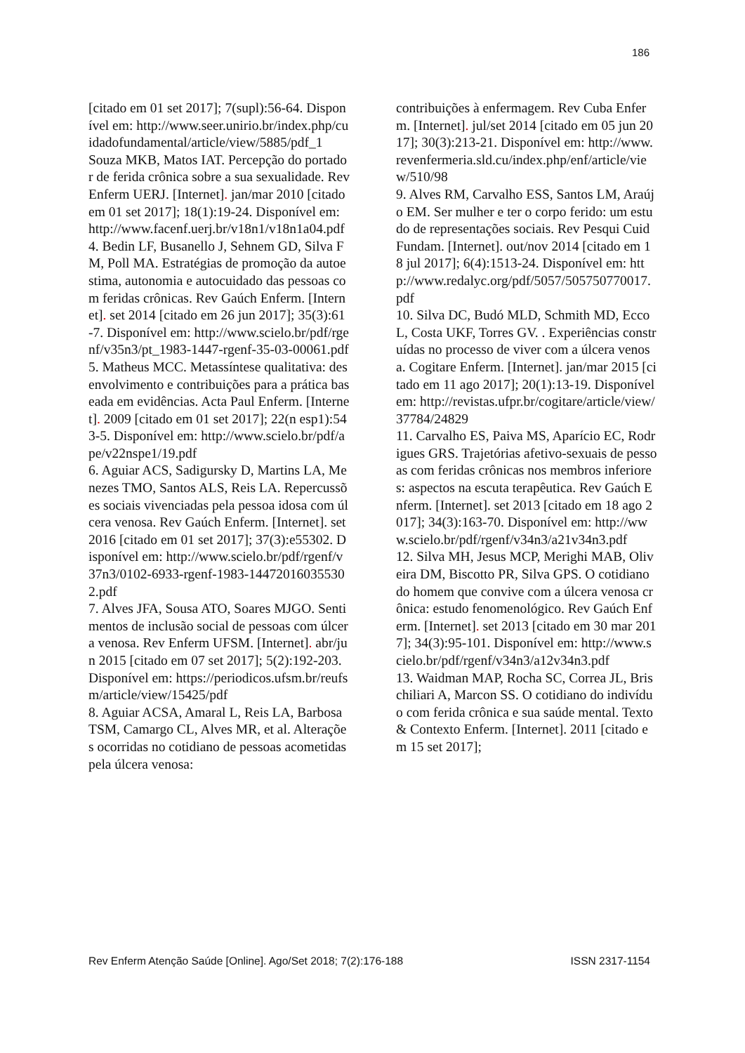186
[citado em 01 set 2017]; 7(supl):56-64. Disponível em: http://www.seer.unirio.br/index.php/cuidadofundamental/article/view/5885/pdf_1
Souza MKB, Matos IAT. Percepção do portador de ferida crônica sobre a sua sexualidade. Rev Enferm UERJ. [Internet]. jan/mar 2010 [citado em 01 set 2017]; 18(1):19-24. Disponível em: http://www.facenf.uerj.br/v18n1/v18n1a04.pdf
4. Bedin LF, Busanello J, Sehnem GD, Silva FM, Poll MA. Estratégias de promoção da autoestima, autonomia e autocuidado das pessoas com feridas crônicas. Rev Gaúch Enferm. [Internet]. set 2014 [citado em 26 jun 2017]; 35(3):61-7. Disponível em: http://www.scielo.br/pdf/rgenf/v35n3/pt_1983-1447-rgenf-35-03-00061.pdf
5. Matheus MCC. Metassíntese qualitativa: desenvolvimento e contribuições para a prática baseada em evidências. Acta Paul Enferm. [Internet]. 2009 [citado em 01 set 2017]; 22(n esp1):543-5. Disponível em: http://www.scielo.br/pdf/ape/v22nspe1/19.pdf
6. Aguiar ACS, Sadigursky D, Martins LA, Menezes TMO, Santos ALS, Reis LA. Repercussões sociais vivenciadas pela pessoa idosa com úlcera venosa. Rev Gaúch Enferm. [Internet]. set 2016 [citado em 01 set 2017]; 37(3):e55302. Disponível em: http://www.scielo.br/pdf/rgenf/v37n3/0102-6933-rgenf-1983-144720160355302.pdf
7. Alves JFA, Sousa ATO, Soares MJGO. Sentimentos de inclusão social de pessoas com úlcera venosa. Rev Enferm UFSM. [Internet]. abr/jun 2015 [citado em 07 set 2017]; 5(2):192-203. Disponível em: https://periodicos.ufsm.br/reufsm/article/view/15425/pdf
8. Aguiar ACSA, Amaral L, Reis LA, Barbosa TSM, Camargo CL, Alves MR, et al. Alterações ocorridas no cotidiano de pessoas acometidas pela úlcera venosa:
contribuições à enfermagem. Rev Cuba Enferm. [Internet]. jul/set 2014 [citado em 05 jun 2017]; 30(3):213-21. Disponível em: http://www.revenfermeria.sld.cu/index.php/enf/article/view/510/98
9. Alves RM, Carvalho ESS, Santos LM, Araújo EM. Ser mulher e ter o corpo ferido: um estudo de representações sociais. Rev Pesqui Cuid Fundam. [Internet]. out/nov 2014 [citado em 18 jul 2017]; 6(4):1513-24. Disponível em: http://www.redalyc.org/pdf/5057/505750770017.pdf
10. Silva DC, Budó MLD, Schmith MD, Ecco L, Costa UKF, Torres GV. . Experiências construídas no processo de viver com a úlcera venosa. Cogitare Enferm. [Internet]. jan/mar 2015 [citado em 11 ago 2017]; 20(1):13-19. Disponível em: http://revistas.ufpr.br/cogitare/article/view/37784/24829
11. Carvalho ES, Paiva MS, Aparício EC, Rodrigues GRS. Trajetórias afetivo-sexuais de pessoas com feridas crônicas nos membros inferiores: aspectos na escuta terapêutica. Rev Gaúch Enferm. [Internet]. set 2013 [citado em 18 ago 2017]; 34(3):163-70. Disponível em: http://www.scielo.br/pdf/rgenf/v34n3/a21v34n3.pdf
12. Silva MH, Jesus MCP, Merighi MAB, Oliveira DM, Biscotto PR, Silva GPS. O cotidiano do homem que convive com a úlcera venosa crônica: estudo fenomenológico. Rev Gaúch Enferm. [Internet]. set 2013 [citado em 30 mar 2017]; 34(3):95-101. Disponível em: http://www.scielo.br/pdf/rgenf/v34n3/a12v34n3.pdf
13. Waidman MAP, Rocha SC, Correa JL, Brischiliari A, Marcon SS. O cotidiano do indivíduo com ferida crônica e sua saúde mental. Texto & Contexto Enferm. [Internet]. 2011 [citado em 15 set 2017];
Rev Enferm Atenção Saúde [Online]. Ago/Set 2018; 7(2):176-188 ISSN 2317-1154